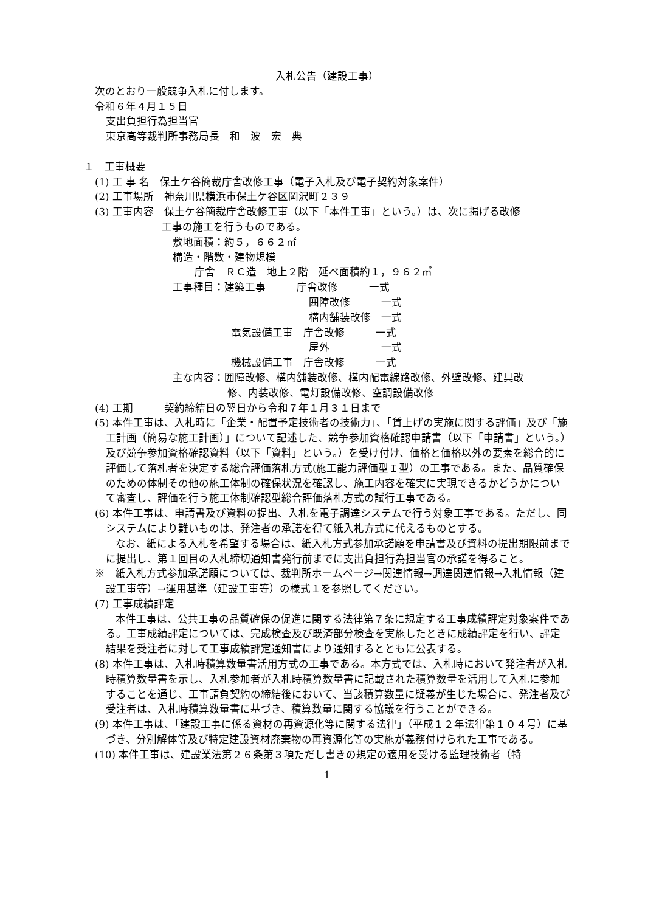入札公告（建設工事）
次のとおり一般競争入札に付します。
令和６年４月１５日
支出負担行為担当官
東京高等裁判所事務局長　和　波　宏　典
１　工事概要
(1) 工 事 名　保土ケ谷簡裁庁舎改修工事（電子入札及び電子契約対象案件）
(2) 工事場所　神奈川県横浜市保土ケ谷区岡沢町２３９
(3) 工事内容　保土ケ谷簡裁庁舎改修工事（以下「本件工事」という。）は、次に掲げる改修
工事の施工を行うものである。
敷地面積：約５，６６２㎡
構造・階数・建物規模
庁舎　ＲＣ造　地上２階　延べ面積約１，９６２㎡
工事種目：建築工事　　　庁舎改修　　　一式
囲障改修　　　一式
構内舗装改修　一式
電気設備工事　庁舎改修　　　一式
屋外　　　　　一式
機械設備工事　庁舎改修　　　一式
主な内容：囲障改修、構内舗装改修、構内配電線路改修、外壁改修、建具改
修、内装改修、電灯設備改修、空調設備改修
(4) 工期　　　契約締結日の翌日から令和７年１月３１日まで
(5) 本件工事は、入札時に「企業・配置予定技術者の技術力」、「賃上げの実施に関する評価」及び「施工計画（簡易な施工計画）」について記述した、競争参加資格確認申請書（以下「申請書」という。）及び競争参加資格確認資料（以下「資料」という。）を受け付け、価格と価格以外の要素を総合的に評価して落札者を決定する総合評価落札方式(施工能力評価型Ｉ型）の工事である。また、品質確保のための体制その他の施工体制の確保状況を確認し、施工内容を確実に実現できるかどうかについて審査し、評価を行う施工体制確認型総合評価落札方式の試行工事である。
(6) 本件工事は、申請書及び資料の提出、入札を電子調達システムで行う対象工事である。ただし、同システムにより難いものは、発注者の承諾を得て紙入札方式に代えるものとする。
　　なお、紙による入札を希望する場合は、紙入札方式参加承諾願を申請書及び資料の提出期限前までに提出し、第１回目の入札締切通知書発行前までに支出負担行為担当官の承諾を得ること。
※　紙入札方式参加承諾願については、裁判所ホームページ→関連情報→調達関連情報→入札情報（建設工事等）→運用基準（建設工事等）の様式１を参照してください。
(7) 工事成績評定
　　本件工事は、公共工事の品質確保の促進に関する法律第７条に規定する工事成績評定対象案件である。工事成績評定については、完成検査及び既済部分検査を実施したときに成績評定を行い、評定結果を受注者に対して工事成績評定通知書により通知するとともに公表する。
(8) 本件工事は、入札時積算数量書活用方式の工事である。本方式では、入札時において発注者が入札時積算数量書を示し、入札参加者が入札時積算数量書に記載された積算数量を活用して入札に参加することを通じ、工事請負契約の締結後において、当該積算数量に疑義が生じた場合に、発注者及び受注者は、入札時積算数量書に基づき、積算数量に関する協議を行うことができる。
(9) 本件工事は、「建設工事に係る資材の再資源化等に関する法律」（平成１２年法律第１０４号）に基づき、分別解体等及び特定建設資材廃棄物の再資源化等の実施が義務付けられた工事である。
(10) 本件工事は、建設業法第２６条第３項ただし書きの規定の適用を受ける監理技術者（特
1